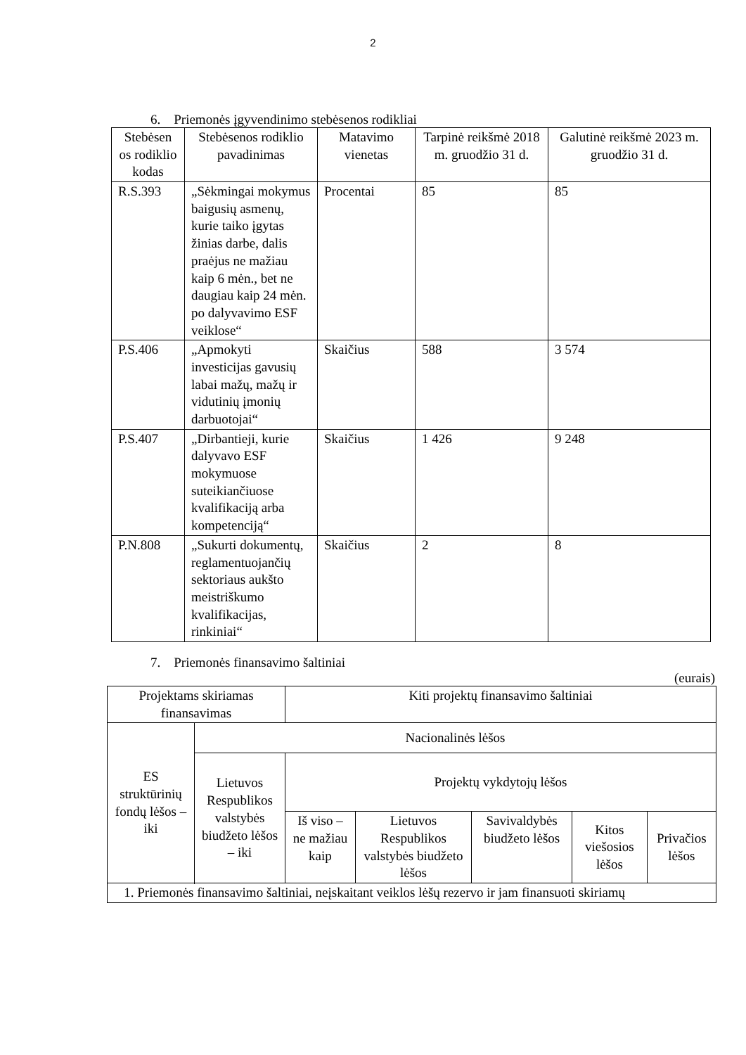2
6. Priemonės įgyvendinimo stebėsenos rodikliai
| Stebėsen os rodiklio kodas | Stebėsenos rodiklio pavadinimas | Matavimo vienetas | Tarpinė reikšmė 2018 m. gruodžio 31 d. | Galutinė reikšmė 2023 m. gruodžio 31 d. |
| --- | --- | --- | --- | --- |
| R.S.393 | „Sėkmingai mokymus baigusių asmenų, kurie taiko įgytas žinias darbe, dalis praėjus ne mažiau kaip 6 mėn., bet ne daugiau kaip 24 mėn. po dalyvavimo ESF veiklose“ | Procentai | 85 | 85 |
| P.S.406 | „Apmokyti investicijas gavusių labai mažų, mažų ir vidutinių įmonių darbuotojai“ | Skaičius | 588 | 3 574 |
| P.S.407 | „Dirbantieji, kurie dalyvavo ESF mokymuose suteikiančiuose kvalifikaciją arba kompetenciją“ | Skaičius | 1 426 | 9 248 |
| P.N.808 | „Sukurti dokumentų, reglamentuojančių sektoriaus aukšto meistriškumo kvalifikacijas, rinkiniai“ | Skaičius | 2 | 8 |
7. Priemonės finansavimo šaltiniai
(eurais)
| Projektams skiriamas finansavimas | | Kiti projektų finansavimo šaltiniai | | | | |
| --- | --- | --- | --- | --- | --- | --- |
| ES struktūrinių fondų lėšos – iki | Nacionalinės lėšos | | | | | |
| | Lietuvos Respublikos valstybės biudžeto lėšos – iki | Projektų vykdytojų lėšos | | | | |
| | | Iš viso – ne mažiau kaip | Lietuvos Respublikos valstybės biudžeto lėšos | Savivaldybės biudžeto lėšos | Kitos viešosios lėšos | Privačios lėšos |
| 1. Priemonės finansavimo šaltiniai, neįskaitant veiklos lėšų rezervo ir jam finansuoti skiriamų | | | | | | |